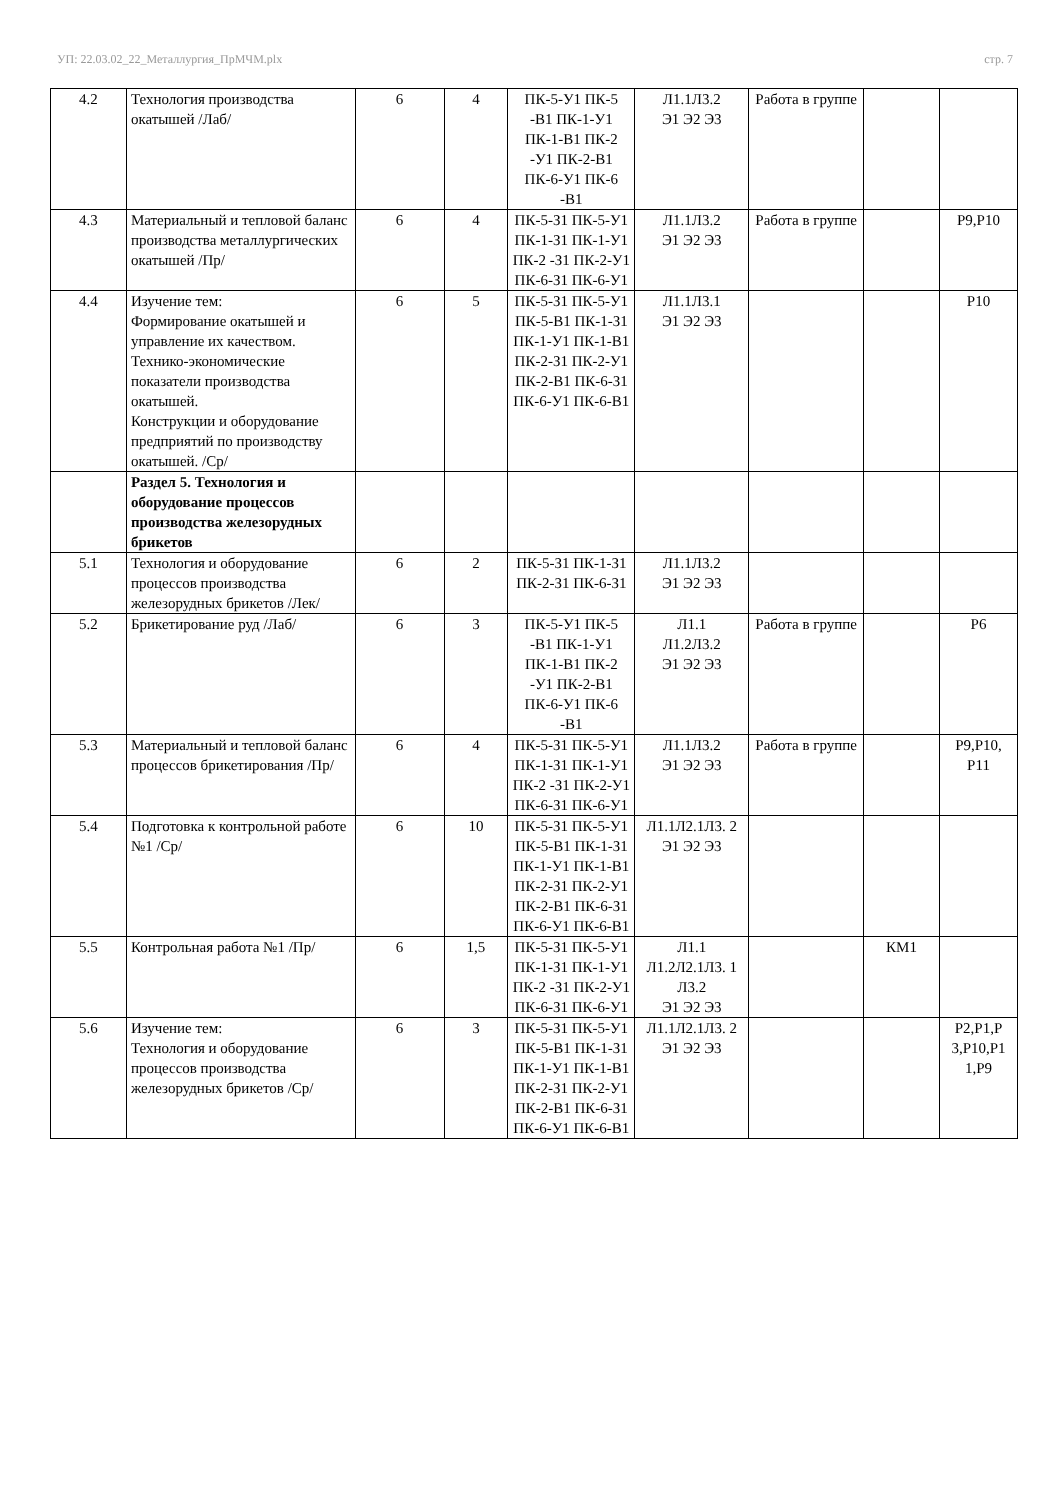УП: 22.03.02_22_Металлургия_ПрМЧМ.plx стр. 7
| 4.2 | Технология производства окатышей /Лаб/ | 6 | 4 | ПК-5-У1 ПК-5 -В1 ПК-1-У1 ПК-1-В1 ПК-2 -У1 ПК-2-В1 ПК-6-У1 ПК-6 -В1 | Л1.1Л3.2 Э1 Э2 Э3 | Работа в группе | | |
| 4.3 | Материальный и тепловой баланс производства металлургических окатышей /Пр/ | 6 | 4 | ПК-5-З1 ПК-5-У1 ПК-1-З1 ПК-1-У1 ПК-2 -З1 ПК-2-У1 ПК-6-З1 ПК-6-У1 | Л1.1Л3.2 Э1 Э2 Э3 | Работа в группе | | Р9,Р10 |
| 4.4 | Изучение тем: Формирование окатышей и управление их качеством. Технико-экономические показатели производства окатышей. Конструкции и оборудование предприятий по производству окатышей. /Ср/ | 6 | 5 | ПК-5-З1 ПК-5-У1 ПК-5-В1 ПК-1-З1 ПК-1-У1 ПК-1-В1 ПК-2-З1 ПК-2-У1 ПК-2-В1 ПК-6-З1 ПК-6-У1 ПК-6-В1 | Л1.1Л3.1 Э1 Э2 Э3 | | | Р10 |
| | Раздел 5. Технология и оборудование процессов производства железорудных брикетов | | | | | | | |
| 5.1 | Технология и оборудование процессов производства железорудных брикетов /Лек/ | 6 | 2 | ПК-5-З1 ПК-1-З1 ПК-2-З1 ПК-6-З1 | Л1.1Л3.2 Э1 Э2 Э3 | | | |
| 5.2 | Брикетирование руд /Лаб/ | 6 | 3 | ПК-5-У1 ПК-5 -В1 ПК-1-У1 ПК-1-В1 ПК-2 -У1 ПК-2-В1 ПК-6-У1 ПК-6 -В1 | Л1.1 Л1.2Л3.2 Э1 Э2 Э3 | Работа в группе | | Р6 |
| 5.3 | Материальный и тепловой баланс процессов брикетирования /Пр/ | 6 | 4 | ПК-5-З1 ПК-5-У1 ПК-1-З1 ПК-1-У1 ПК-2 -З1 ПК-2-У1 ПК-6-З1 ПК-6-У1 | Л1.1Л3.2 Э1 Э2 Э3 | Работа в группе | | Р9,Р10, Р11 |
| 5.4 | Подготовка к контрольной работе №1 /Ср/ | 6 | 10 | ПК-5-З1 ПК-5-У1 ПК-5-В1 ПК-1-З1 ПК-1-У1 ПК-1-В1 ПК-2-З1 ПК-2-У1 ПК-2-В1 ПК-6-З1 ПК-6-У1 ПК-6-В1 | Л1.1Л2.1Л3. 2 Э1 Э2 Э3 | | | |
| 5.5 | Контрольная работа №1 /Пр/ | 6 | 1,5 | ПК-5-З1 ПК-5-У1 ПК-1-З1 ПК-1-У1 ПК-2 -З1 ПК-2-У1 ПК-6-З1 ПК-6-У1 | Л1.1 Л1.2Л2.1Л3. 1 Л3.2 Э1 Э2 Э3 | | КМ1 | |
| 5.6 | Изучение тем: Технология и оборудование процессов производства железорудных брикетов /Ср/ | 6 | 3 | ПК-5-З1 ПК-5-У1 ПК-5-В1 ПК-1-З1 ПК-1-У1 ПК-1-В1 ПК-2-З1 ПК-2-У1 ПК-2-В1 ПК-6-З1 ПК-6-У1 ПК-6-В1 | Л1.1Л2.1Л3. 2 Э1 Э2 Э3 | | | Р2,Р1,Р 3,Р10,Р1 1,Р9 |